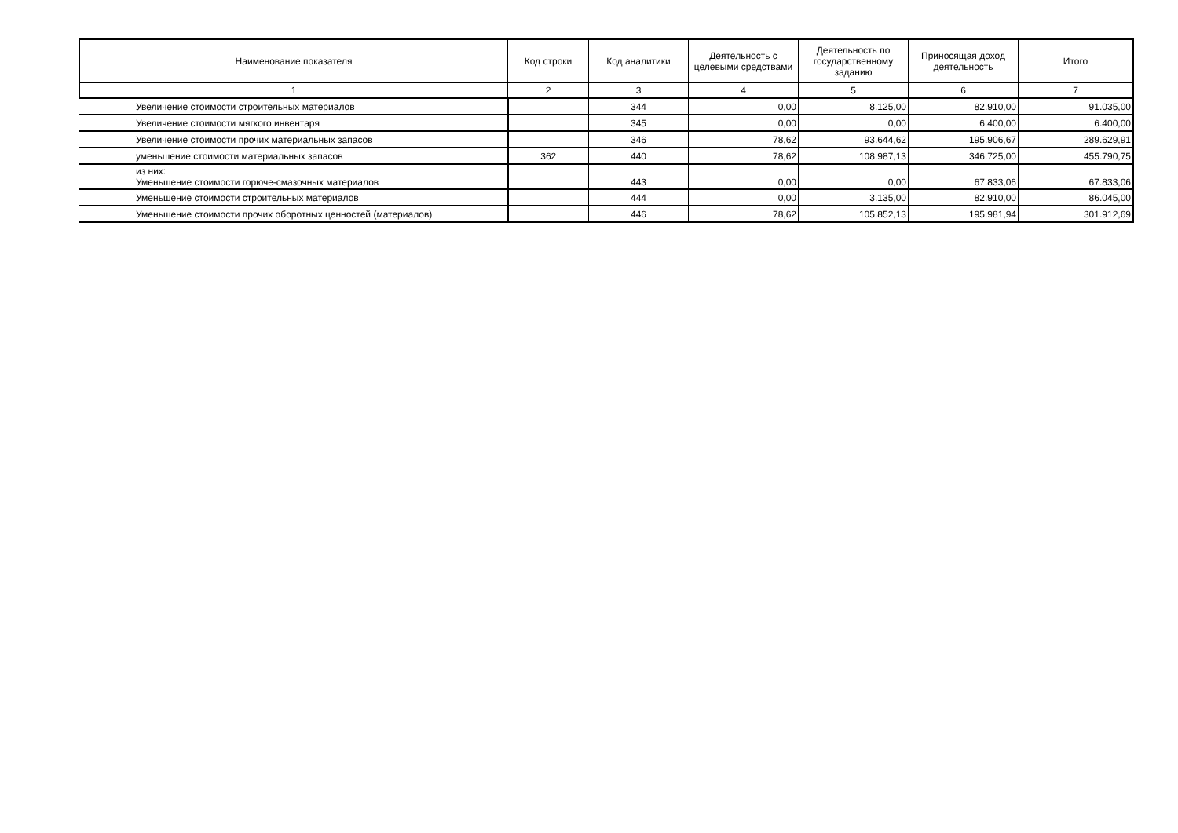| Наименование показателя | Код строки | Код аналитики | Деятельность с целевыми средствами | Деятельность по государственному заданию | Приносящая доход деятельность | Итого |
| --- | --- | --- | --- | --- | --- | --- |
| 1 | 2 | 3 | 4 | 5 | 6 | 7 |
| Увеличение стоимости строительных материалов | | 344 | 0,00 | 8.125,00 | 82.910,00 | 91.035,00 |
| Увеличение стоимости мягкого инвентаря | | 345 | 0,00 | 0,00 | 6.400,00 | 6.400,00 |
| Увеличение стоимости прочих материальных запасов | | 346 | 78,62 | 93.644,62 | 195.906,67 | 289.629,91 |
| уменьшение стоимости материальных запасов | 362 | 440 | 78,62 | 108.987,13 | 346.725,00 | 455.790,75 |
| из них: Уменьшение стоимости горюче-смазочных материалов | | 443 | 0,00 | 0,00 | 67.833,06 | 67.833,06 |
| Уменьшение стоимости строительных материалов | | 444 | 0,00 | 3.135,00 | 82.910,00 | 86.045,00 |
| Уменьшение стоимости прочих оборотных ценностей (материалов) | | 446 | 78,62 | 105.852,13 | 195.981,94 | 301.912,69 |